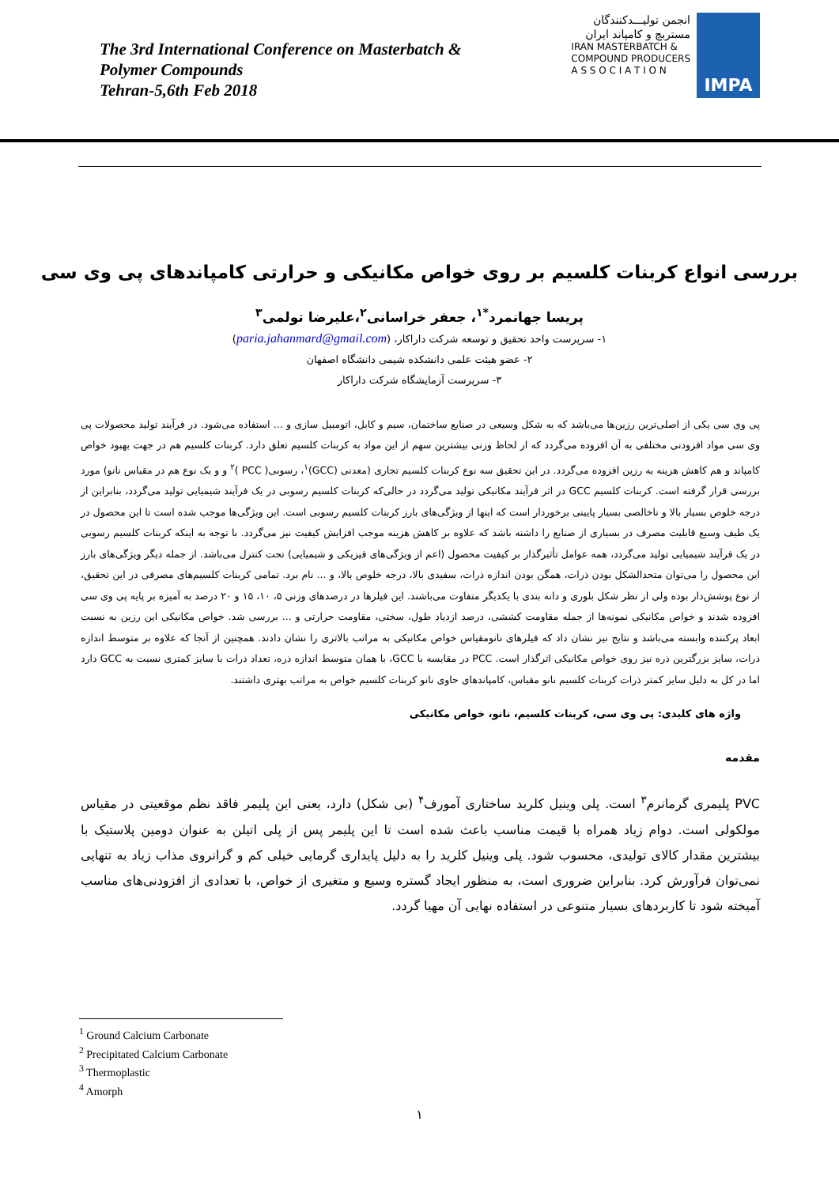The 3rd International Conference on Masterbatch &
Polymer Compounds
Tehran-5,6th Feb 2018
انجمن تولیـــدکنندگان
مستربچ و کامپاند ایران
IRAN MASTERBATCH &
COMPOUND PRODUCERS
A S S O C I A T I O N
IMPA
بررسی انواع کربنات کلسیم بر روی خواص مکانیکی و حرارتی کامپاندهای پی وی سی
پریسا جهانمرد<sup>*۱</sup>، جعفر خراسانی<sup>۲</sup>،علیرضا تولمی<sup>۳</sup>
۱- سرپرست واحد تحقیق و توسعه شرکت داراکار، (paria.jahanmard@gmail.com)
۲- عضو هیئت علمی دانشکده شیمی دانشگاه اصفهان
۳- سرپرست آزمایشگاه شرکت داراکار
پی وی سی یکی از اصلی‌ترین رزین‌ها می‌باشد که به شکل وسیعی در صنایع ساختمان، سیم و کابل، اتومبیل سازی و ... استفاده می‌شود. در فرآیند تولید محصولات پی وی سی مواد افزودنی مختلفی به آن افزوده می‌گردد که از لحاظ وزنی بیشترین سهم از این مواد به کربنات کلسیم تعلق دارد. کربنات کلسیم هم در جهت بهبود خواص کامپاند و هم کاهش هزینه به رزین افزوده می‌گردد. در این تحقیق سه نوع کربنات کلسیم تجاری (معدنی (GCC)<sup>۱</sup>، رسوبی( PCC )<sup>۲</sup> و و یک نوع هم در مقیاس نانو) مورد بررسی قرار گرفته است. کربنات کلسیم GCC در اثر فرآیند مکانیکی تولید می‌گردد در حالی‌که کربنات کلسیم رسوبی در یک فرآیند شیمیایی تولید می‌گردد، بنابراین از درجه خلوص بسیار بالا و ناخالصی بسیار پایینی برخوردار است که اینها از ویژگی‌های بارز کربنات کلسیم رسوبی است. این ویژگی‌ها موجب شده است تا این محصول در یک طیف وسیع قابلیت مصرف در بسیاری از صنایع را داشته باشد که علاوه بر کاهش هزینه موجب افزایش کیفیت نیز می‌گردد. با توجه به اینکه کربنات کلسیم رسوبی در یک فرآیند شیمیایی تولید می‌گردد، همه عوامل تأثیرگذار بر کیفیت محصول (اعم از ویژگی‌های فیزیکی و شیمیایی) تحت کنترل می‌باشد. از جمله دیگر ویژگی‌های بارز این محصول را می‌توان متحدالشکل بودن ذرات، همگن بودن اندازه ذرات، سفیدی بالا، درجه خلوص بالا، و ... نام برد. تمامی کربنات کلسیم‌های مصرفی در این تحقیق، از نوع پوشش‌دار بوده ولی از نظر شکل بلوری و دانه بندی با یکدیگر متفاوت می‌باشند. این فیلرها در درصدهای وزنی ۵، ۱۰، ۱۵ و ۲۰ درصد به آمیزه بر پایه پی وی سی افزوده شدند و خواص مکانیکی نمونه‌ها از جمله مقاومت کششی، درصد ازدیاد طول، سختی، مقاومت حرارتی و ... بررسی شد. خواص مکانیکی این رزین به نسبت ابعاد پرکننده وابسته می‌باشد و نتایج نیز نشان داد که فیلرهای نانومقیاس خواص مکانیکی به مراتب بالاتری را نشان دادند. همچنین از آنجا که علاوه بر متوسط اندازه ذرات، سایز بزرگترین ذره نیز روی خواص مکانیکی اثرگذار است. PCC در مقایسه با GCC، با همان متوسط اندازه ذره، تعداد ذرات با سایز کمتری نسبت به GCC دارد اما در کل به دلیل سایز کمتر ذرات کربنات کلسیم نانو مقیاس، کامپاندهای حاوی نانو کربنات کلسیم خواص به مراتب بهتری داشتند.
واژه های کلیدی: پی وی سی، کربنات کلسیم، نانو، خواص مکانیکی
مقدمه
PVC پلیمری گرمانرم<sup>۳</sup> است. پلی وینیل کلرید ساختاری آمورف<sup>۴</sup> (بی شکل) دارد، یعنی این پلیمر فاقد نظم موقعیتی در مقیاس مولکولی است. دوام زیاد همراه با قیمت مناسب باعث شده است تا این پلیمر پس از پلی اتیلن به عنوان دومین پلاستیک با بیشترین مقدار کالای تولیدی، محسوب شود. پلی وینیل کلرید را به دلیل پایداری گرمایی خیلی کم و گرانروی مذاب زیاد به تنهایی نمی‌توان فرآورش کرد. بنابراین ضروری است، به منظور ایجاد گستره وسیع و متغیری از خواص، با تعدادی از افزودنی‌های مناسب آمیخته شود تا کاربردهای بسیار متنوعی در استفاده نهایی آن مهیا گردد.
<sup>1</sup> Ground Calcium Carbonate
<sup>2</sup> Precipitated Calcium Carbonate
<sup>3</sup> Thermoplastic
<sup>4</sup> Amorph
۱